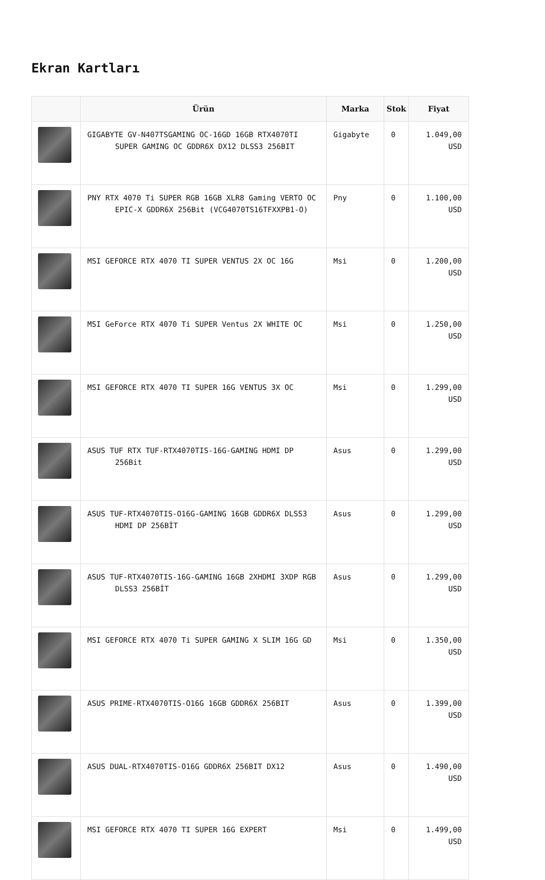Ekran Kartları
| | Ürün | Marka | Stok | Fiyat |
| --- | --- | --- | --- | --- |
| | GIGABYTE GV-N407TSGAMING OC-16GD 16GB RTX4070TI SUPER GAMING OC GDDR6X DX12 DLSS3 256BIT | Gigabyte | 0 | 1.049,00 USD |
| | PNY RTX 4070 Ti SUPER RGB 16GB XLR8 Gaming VERTO OC EPIC-X GDDR6X 256Bit (VCG4070TS16TFXXPB1-O) | Pny | 0 | 1.100,00 USD |
| | MSI GEFORCE RTX 4070 TI SUPER VENTUS 2X OC 16G | Msi | 0 | 1.200,00 USD |
| | MSI GeForce RTX 4070 Ti SUPER Ventus 2X WHITE OC | Msi | 0 | 1.250,00 USD |
| | MSI GEFORCE RTX 4070 TI SUPER 16G VENTUS 3X OC | Msi | 0 | 1.299,00 USD |
| | ASUS TUF RTX TUF-RTX4070TIS-16G-GAMING HDMI DP 256Bit | Asus | 0 | 1.299,00 USD |
| | ASUS TUF-RTX4070TIS-O16G-GAMING 16GB GDDR6X DLSS3 HDMI DP 256BİT | Asus | 0 | 1.299,00 USD |
| | ASUS TUF-RTX4070TIS-16G-GAMING 16GB 2XHDMI 3XDP RGB DLSS3 256BİT | Asus | 0 | 1.299,00 USD |
| | MSI GEFORCE RTX 4070 Ti SUPER GAMING X SLIM 16G GD | Msi | 0 | 1.350,00 USD |
| | ASUS PRIME-RTX4070TIS-O16G 16GB GDDR6X 256BIT | Asus | 0 | 1.399,00 USD |
| | ASUS DUAL-RTX4070TIS-O16G GDDR6X 256BIT DX12 | Asus | 0 | 1.490,00 USD |
| | MSI GEFORCE RTX 4070 TI SUPER 16G EXPERT | Msi | 0 | 1.499,00 USD |